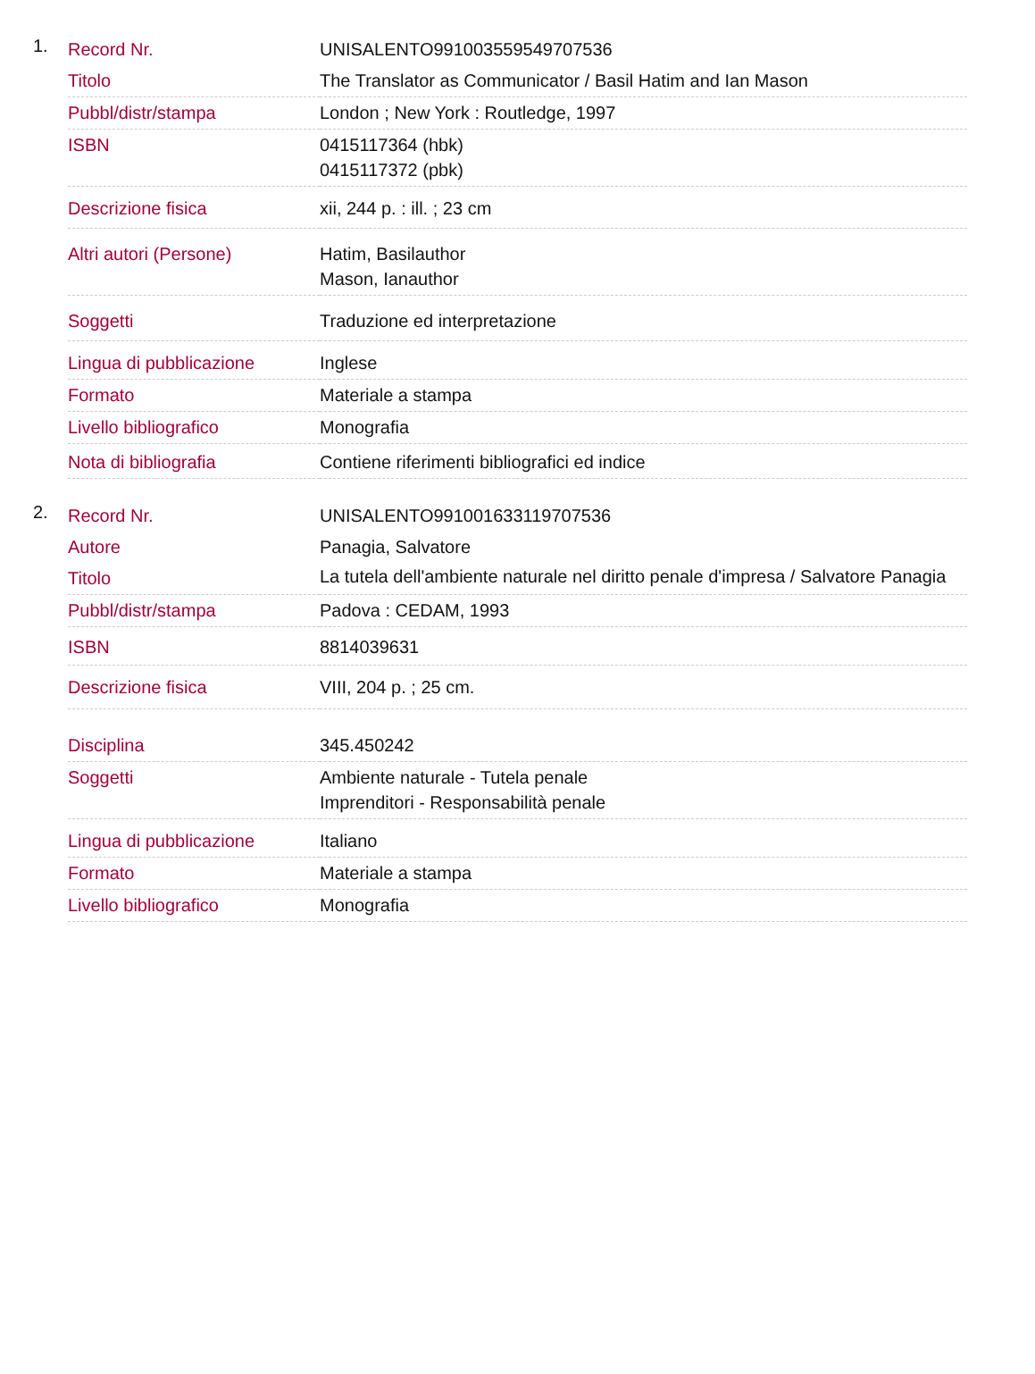1.
| Record Nr. | UNISALENTO991003559549707536 |
| Titolo | The Translator as Communicator / Basil Hatim and Ian Mason |
| Pubbl/distr/stampa | London ; New York : Routledge, 1997 |
| ISBN | 0415117364 (hbk) 0415117372 (pbk) |
| Descrizione fisica | xii, 244 p. : ill. ; 23 cm |
| Altri autori (Persone) | Hatim, Basilauthor Mason, Ianauthor |
| Soggetti | Traduzione ed interpretazione |
| Lingua di pubblicazione | Inglese |
| Formato | Materiale a stampa |
| Livello bibliografico | Monografia |
| Nota di bibliografia | Contiene riferimenti bibliografici ed indice |
2.
| Record Nr. | UNISALENTO991001633119707536 |
| Autore | Panagia, Salvatore |
| Titolo | La tutela dell'ambiente naturale nel diritto penale d'impresa / Salvatore Panagia |
| Pubbl/distr/stampa | Padova : CEDAM, 1993 |
| ISBN | 8814039631 |
| Descrizione fisica | VIII, 204 p. ; 25 cm. |
| Disciplina | 345.450242 |
| Soggetti | Ambiente naturale - Tutela penale Imprenditori - Responsabilità penale |
| Lingua di pubblicazione | Italiano |
| Formato | Materiale a stampa |
| Livello bibliografico | Monografia |